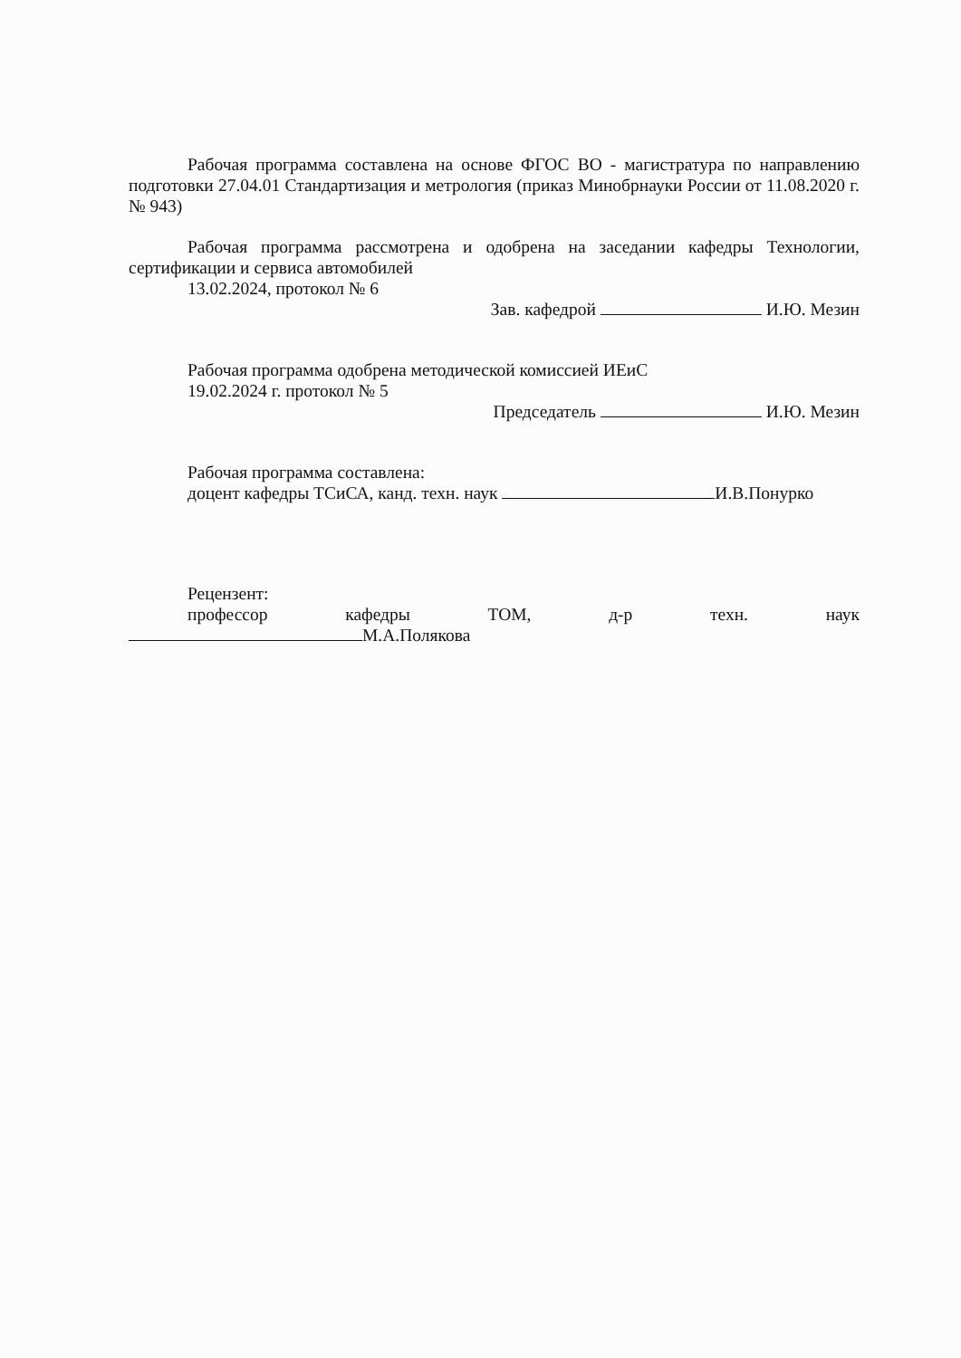Рабочая программа составлена на основе ФГОС ВО - магистратура по направлению подготовки 27.04.01 Стандартизация и метрология (приказ Минобрнауки России от 11.08.2020 г. № 943)
Рабочая программа рассмотрена и одобрена на заседании кафедры Технологии, сертификации и сервиса автомобилей
13.02.2024, протокол № 6
Зав. кафедрой И.Ю. Мезин
Рабочая программа одобрена методической комиссией ИЕиС
19.02.2024 г. протокол № 5
Председатель И.Ю. Мезин
Рабочая программа составлена:
доцент кафедры ТСиСА, канд. техн. наук И.В.Понурко
Рецензент:
профессор кафедры ТОМ, д-р техн. наук
М.А.Полякова